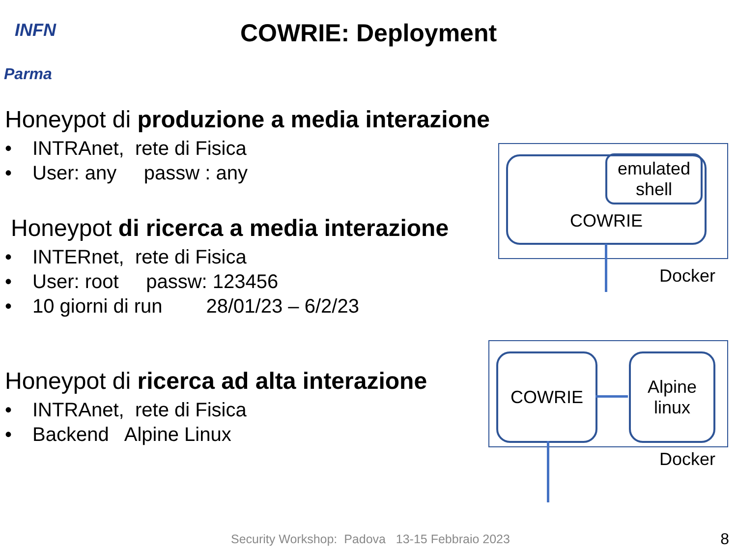INFN
Parma
COWRIE: Deployment
Honeypot di produzione a media interazione
• INTRAnet, rete di Fisica
• User: any passw : any
Honeypot di ricerca a media interazione
• INTERnet, rete di Fisica
• User: root passw: 123456
• 10 giorni di run 28/01/23 – 6/2/23
Honeypot di ricerca ad alta interazione
• INTRAnet, rete di Fisica
• Backend Alpine Linux
COWRIE
emulated shell
Docker
COWRIE
Alpine linux
Docker
Security Workshop: Padova 13-15 Febbraio 2023
8